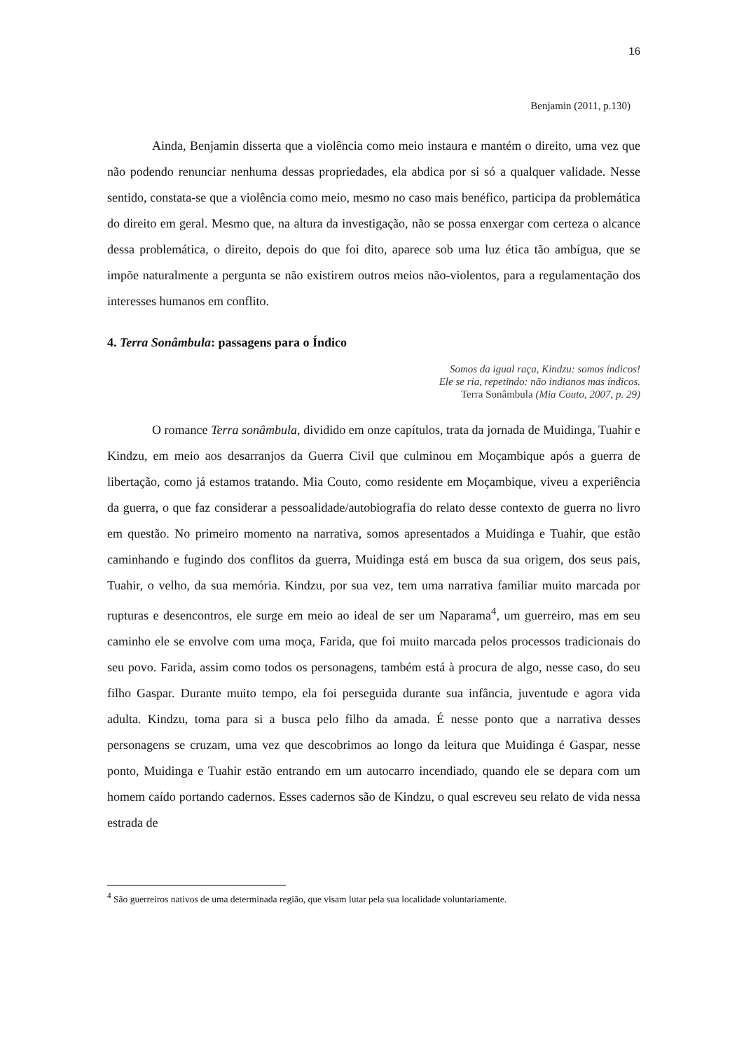16
Benjamin (2011, p.130)
Ainda, Benjamin disserta que a violência como meio instaura e mantém o direito, uma vez que não podendo renunciar nenhuma dessas propriedades, ela abdica por si só a qualquer validade. Nesse sentido, constata-se que a violência como meio, mesmo no caso mais benéfico, participa da problemática do direito em geral. Mesmo que, na altura da investigação, não se possa enxergar com certeza o alcance dessa problemática, o direito, depois do que foi dito, aparece sob uma luz ética tão ambígua, que se impõe naturalmente a pergunta se não existirem outros meios não-violentos, para a regulamentação dos interesses humanos em conflito.
4. Terra Sonâmbula: passagens para o Índico
Somos da igual raça, Kindzu: somos índicos!
Ele se ria, repetindo: não indianos mas índicos.
Terra Sonâmbula (Mia Couto, 2007, p. 29)
O romance Terra sonâmbula, dividido em onze capítulos, trata da jornada de Muidinga, Tuahir e Kindzu, em meio aos desarranjos da Guerra Civil que culminou em Moçambique após a guerra de libertação, como já estamos tratando. Mia Couto, como residente em Moçambique, viveu a experiência da guerra, o que faz considerar a pessoalidade/autobiografia do relato desse contexto de guerra no livro em questão. No primeiro momento na narrativa, somos apresentados a Muidinga e Tuahir, que estão caminhando e fugindo dos conflitos da guerra, Muidinga está em busca da sua origem, dos seus pais, Tuahir, o velho, da sua memória. Kindzu, por sua vez, tem uma narrativa familiar muito marcada por rupturas e desencontros, ele surge em meio ao ideal de ser um Naparama<sup>4</sup>, um guerreiro, mas em seu caminho ele se envolve com uma moça, Farida, que foi muito marcada pelos processos tradicionais do seu povo. Farida, assim como todos os personagens, também está à procura de algo, nesse caso, do seu filho Gaspar. Durante muito tempo, ela foi perseguida durante sua infância, juventude e agora vida adulta. Kindzu, toma para si a busca pelo filho da amada. É nesse ponto que a narrativa desses personagens se cruzam, uma vez que descobrimos ao longo da leitura que Muidinga é Gaspar, nesse ponto, Muidinga e Tuahir estão entrando em um autocarro incendiado, quando ele se depara com um homem caído portando cadernos. Esses cadernos são de Kindzu, o qual escreveu seu relato de vida nessa estrada de
<sup>4</sup> São guerreiros nativos de uma determinada região, que visam lutar pela sua localidade voluntariamente.